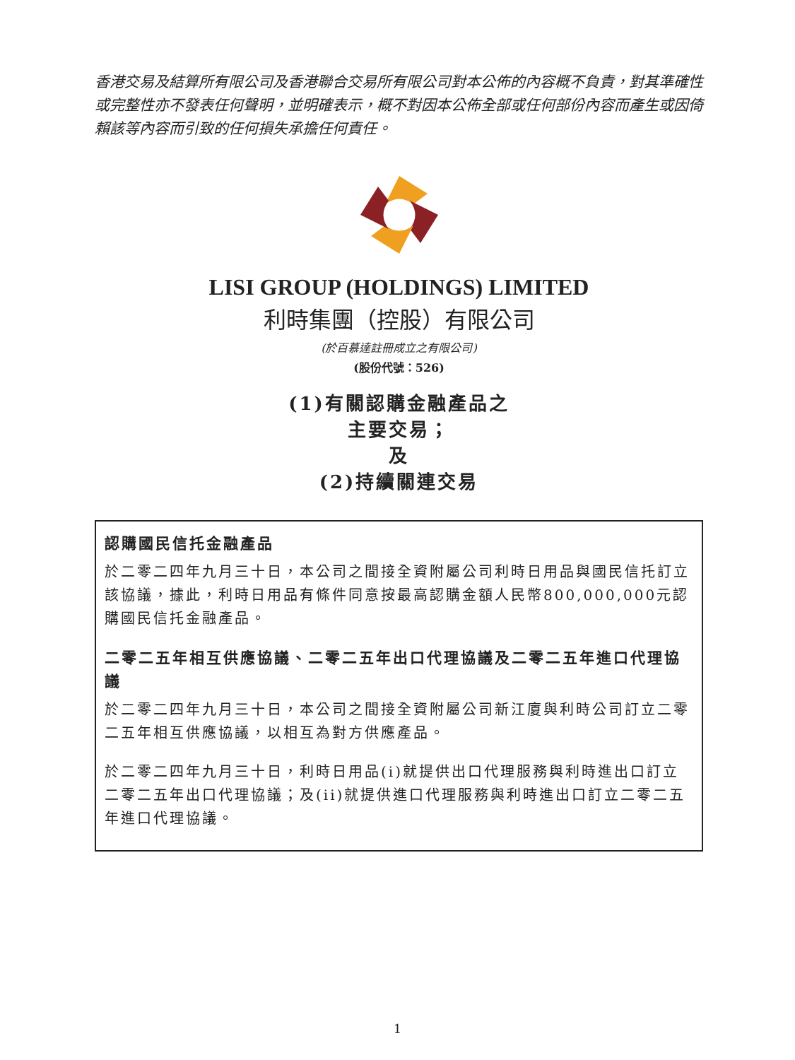香港交易及結算所有限公司及香港聯合交易所有限公司對本公佈的內容概不負責，對其準確性或完整性亦不發表任何聲明，並明確表示，概不對因本公佈全部或任何部份內容而產生或因倚賴該等內容而引致的任何損失承擔任何責任。
LISI GROUP (HOLDINGS) LIMITED
利時集團（控股）有限公司
(於百慕達註冊成立之有限公司)
(股份代號：526)
(1)有關認購金融產品之
主要交易；
及
(2)持續關連交易
認購國民信托金融產品
於二零二四年九月三十日，本公司之間接全資附屬公司利時日用品與國民信托訂立該協議，據此，利時日用品有條件同意按最高認購金額人民幣800,000,000元認購國民信托金融產品。
二零二五年相互供應協議、二零二五年出口代理協議及二零二五年進口代理協議
於二零二四年九月三十日，本公司之間接全資附屬公司新江廈與利時公司訂立二零二五年相互供應協議，以相互為對方供應產品。
於二零二四年九月三十日，利時日用品(i)就提供出口代理服務與利時進出口訂立二零二五年出口代理協議；及(ii)就提供進口代理服務與利時進出口訂立二零二五年進口代理協議。
1